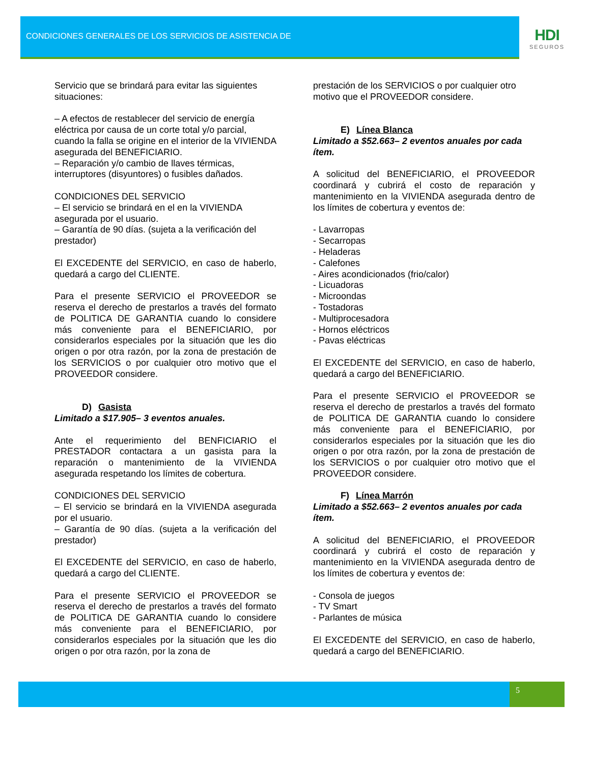CONDICIONES GENERALES DE LOS SERVICIOS DE ASISTENCIA DE
HDI
SEGUROS
Servicio que se brindará para evitar las siguientes situaciones:
– A efectos de restablecer del servicio de energía eléctrica por causa de un corte total y/o parcial, cuando la falla se origine en el interior de la VIVIENDA asegurada del BENEFICIARIO.
– Reparación y/o cambio de llaves térmicas, interruptores (disyuntores) o fusibles dañados.
CONDICIONES DEL SERVICIO
– El servicio se brindará en el en la VIVIENDA asegurada por el usuario.
– Garantía de 90 días. (sujeta a la verificación del prestador)
El EXCEDENTE del SERVICIO, en caso de haberlo, quedará a cargo del CLIENTE.
Para el presente SERVICIO el PROVEEDOR se reserva el derecho de prestarlos a través del formato de POLITICA DE GARANTIA cuando lo considere más conveniente para el BENEFICIARIO, por considerarlos especiales por la situación que les dio origen o por otra razón, por la zona de prestación de los SERVICIOS o por cualquier otro motivo que el PROVEEDOR considere.
D) Gasista
Limitado a $17.905– 3 eventos anuales.
Ante el requerimiento del BENFICIARIO el PRESTADOR contactara a un gasista para la reparación o mantenimiento de la VIVIENDA asegurada respetando los límites de cobertura.
CONDICIONES DEL SERVICIO
– El servicio se brindará en la VIVIENDA asegurada por el usuario.
– Garantía de 90 días. (sujeta a la verificación del prestador)
El EXCEDENTE del SERVICIO, en caso de haberlo, quedará a cargo del CLIENTE.
Para el presente SERVICIO el PROVEEDOR se reserva el derecho de prestarlos a través del formato de POLITICA DE GARANTIA cuando lo considere más conveniente para el BENEFICIARIO, por considerarlos especiales por la situación que les dio origen o por otra razón, por la zona de
prestación de los SERVICIOS o por cualquier otro motivo que el PROVEEDOR considere.
E) Línea Blanca
Limitado a $52.663– 2 eventos anuales por cada ítem.
A solicitud del BENEFICIARIO, el PROVEEDOR coordinará y cubrirá el costo de reparación y mantenimiento en la VIVIENDA asegurada dentro de los límites de cobertura y eventos de:
- Lavarropas
- Secarropas
- Heladeras
- Calefones
- Aires acondicionados (frio/calor)
- Licuadoras
- Microondas
- Tostadoras
- Multiprocesadora
- Hornos eléctricos
- Pavas eléctricas
El EXCEDENTE del SERVICIO, en caso de haberlo, quedará a cargo del BENEFICIARIO.
Para el presente SERVICIO el PROVEEDOR se reserva el derecho de prestarlos a través del formato de POLITICA DE GARANTIA cuando lo considere más conveniente para el BENEFICIARIO, por considerarlos especiales por la situación que les dio origen o por otra razón, por la zona de prestación de los SERVICIOS o por cualquier otro motivo que el PROVEEDOR considere.
F) Línea Marrón
Limitado a $52.663– 2 eventos anuales por cada ítem.
A solicitud del BENEFICIARIO, el PROVEEDOR coordinará y cubrirá el costo de reparación y mantenimiento en la VIVIENDA asegurada dentro de los límites de cobertura y eventos de:
- Consola de juegos
- TV Smart
- Parlantes de música
El EXCEDENTE del SERVICIO, en caso de haberlo, quedará a cargo del BENEFICIARIO.
5